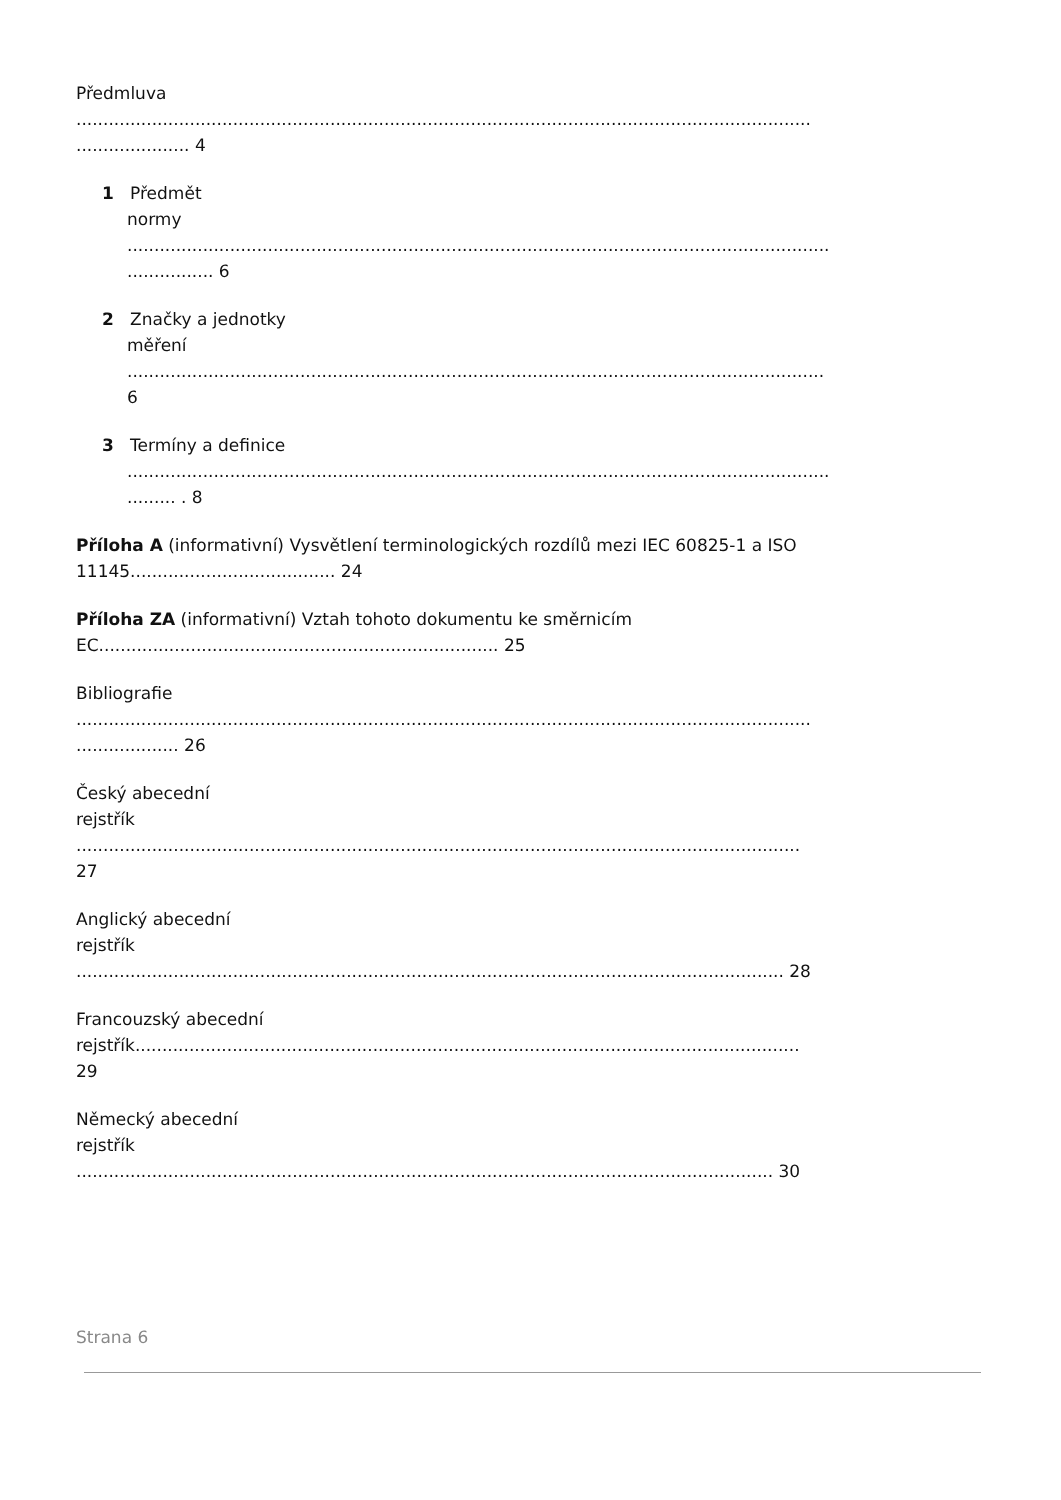Předmluva
........................................................................................................................................
..................... 4
1 Předmět
normy
..................................................................................................................................
................ 6
2 Značky a jednotky
měření
.................................................................................................................................
6
3 Termíny a definice
..................................................................................................................................
......... . 8
Příloha A (informativní) Vysvětlení terminologických rozdílů mezi IEC 60825-1 a ISO
11145...................................... 24
Příloha ZA (informativní) Vztah tohoto dokumentu ke směrnicím
EC.......................................................................... 25
Bibliografie
........................................................................................................................................
................... 26
Český abecední
rejstřík
......................................................................................................................................
27
Anglický abecední
rejstřík
................................................................................................................................... 28
Francouzský abecední
rejstřík...........................................................................................................................
29
Německý abecední
rejstřík
................................................................................................................................. 30
Strana 6